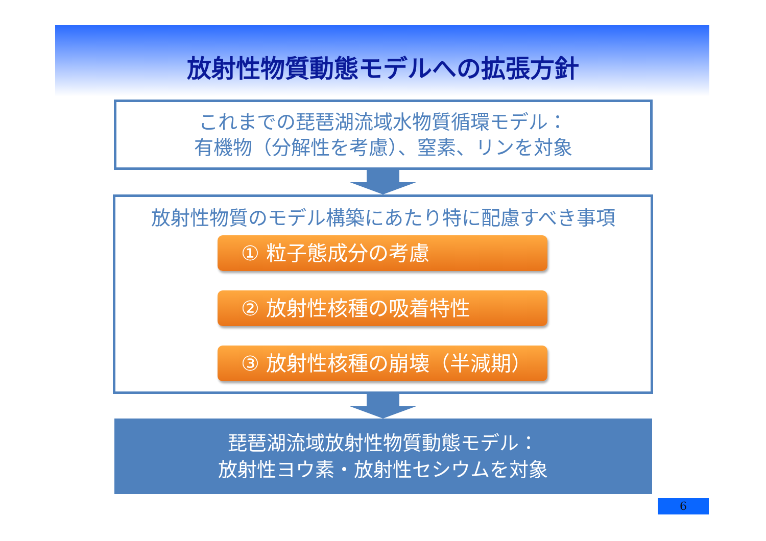放射性物質動態モデルへの拡張方針
これまでの琵琶湖流域水物質循環モデル：
有機物（分解性を考慮）、窒素、リンを対象
放射性物質のモデル構築にあたり特に配慮すべき事項
① 粒子態成分の考慮
② 放射性核種の吸着特性
③ 放射性核種の崩壊（半減期）
琵琶湖流域放射性物質動態モデル：
放射性ヨウ素・放射性セシウムを対象
6